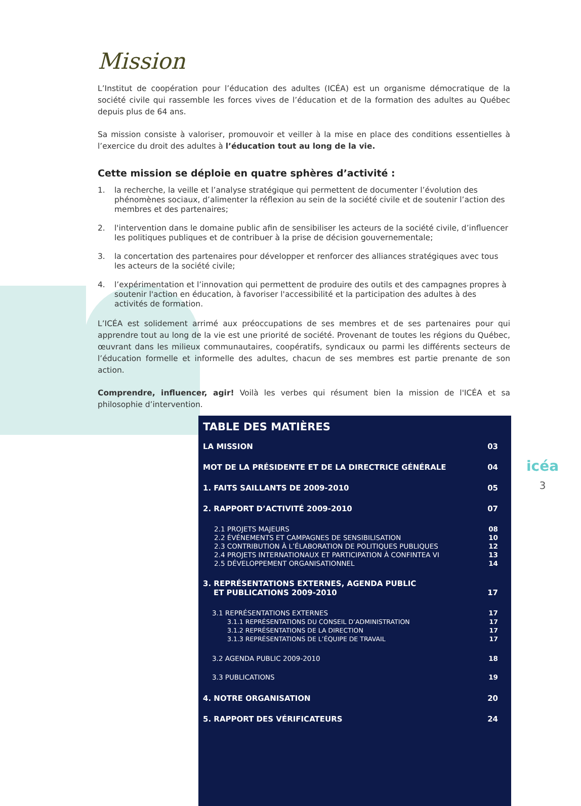Mission
L’Institut de coopération pour l’éducation des adultes (ICÉA) est un organisme démocratique de la société civile qui rassemble les forces vives de l’éducation et de la formation des adultes au Québec depuis plus de 64 ans.
Sa mission consiste à valoriser, promouvoir et veiller à la mise en place des conditions essentielles à l’exercice du droit des adultes à l’éducation tout au long de la vie.
Cette mission se déploie en quatre sphères d’activité :
1. la recherche, la veille et l’analyse stratégique qui permettent de documenter l’évolution des phénomènes sociaux, d’alimenter la réflexion au sein de la société civile et de soutenir l’action des membres et des partenaires;
2. l'intervention dans le domaine public afin de sensibiliser les acteurs de la société civile, d’influencer les politiques publiques et de contribuer à la prise de décision gouvernementale;
3. la concertation des partenaires pour développer et renforcer des alliances stratégiques avec tous les acteurs de la société civile;
4. l’expérimentation et l’innovation qui permettent de produire des outils et des campagnes propres à soutenir l'action en éducation, à favoriser l'accessibilité et la participation des adultes à des activités de formation.
L’ICÉA est solidement arrimé aux préoccupations de ses membres et de ses partenaires pour qui apprendre tout au long de la vie est une priorité de société. Provenant de toutes les régions du Québec, œuvrant dans les milieux communautaires, coopératifs, syndicaux ou parmi les différents secteurs de l’éducation formelle et informelle des adultes, chacun de ses membres est partie prenante de son action.
Comprendre, influencer, agir! Voilà les verbes qui résument bien la mission de l'ICÉA et sa philosophie d’intervention.
TABLE DES MATIÈRES
LA MISSION 03
MOT DE LA PRÉSIDENTE ET DE LA DIRECTRICE GÉNÉRALE 04
1. FAITS SAILLANTS DE 2009-2010 05
2. RAPPORT D’ACTIVITÉ 2009-2010 07
2.1 PROJETS MAJEURS 08
2.2 ÉVÉNEMENTS ET CAMPAGNES DE SENSIBILISATION 10
2.3 CONTRIBUTION À L’ÉLABORATION DE POLITIQUES PUBLIQUES 12
2.4 PROJETS INTERNATIONAUX ET PARTICIPATION À CONFINTEA VI 13
2.5 DÉVELOPPEMENT ORGANISATIONNEL 14
3. REPRÉSENTATIONS EXTERNES, AGENDA PUBLIC
ET PUBLICATIONS 2009-2010 17
3.1 REPRÉSENTATIONS EXTERNES 17
3.1.1 REPRÉSENTATIONS DU CONSEIL D’ADMINISTRATION 17
3.1.2 REPRÉSENTATIONS DE LA DIRECTION 17
3.1.3 REPRÉSENTATIONS DE L’ÉQUIPE DE TRAVAIL 17
3.2 AGENDA PUBLIC 2009-2010 18
3.3 PUBLICATIONS 19
4. NOTRE ORGANISATION 20
5. RAPPORT DES VÉRIFICATEURS 24
icéa
3